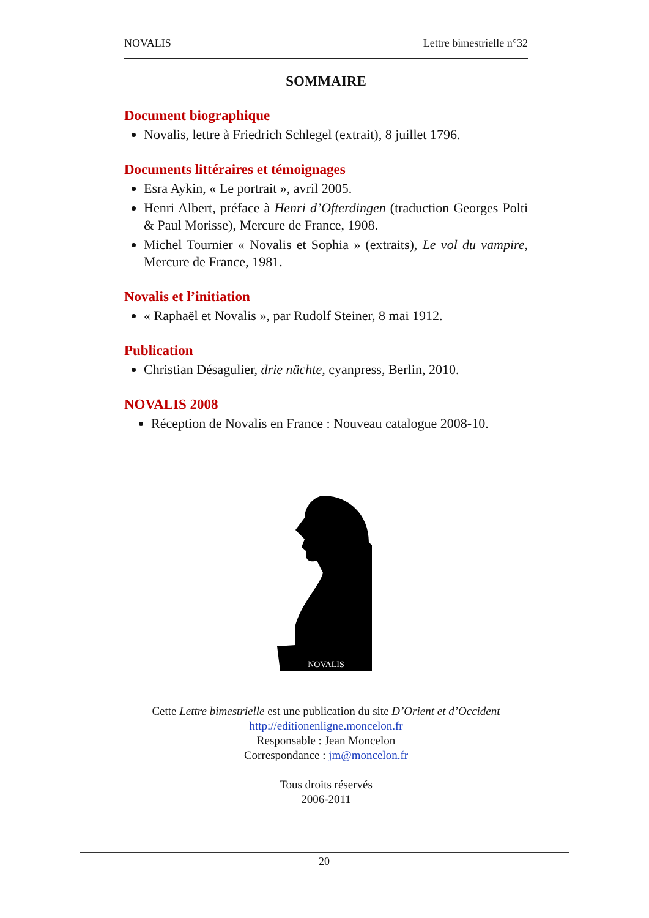NOVALIS Lettre bimestrielle n°32
SOMMAIRE
Document biographique
Novalis, lettre à Friedrich Schlegel (extrait), 8 juillet 1796.
Documents littéraires et témoignages
Esra Aykin, « Le portrait », avril 2005.
Henri Albert, préface à Henri d’Ofterdingen (traduction Georges Polti & Paul Morisse), Mercure de France, 1908.
Michel Tournier « Novalis et Sophia » (extraits), Le vol du vampire, Mercure de France, 1981.
Novalis et l’initiation
« Raphaël et Novalis », par Rudolf Steiner, 8 mai 1912.
Publication
Christian Désagulier, drie nächte, cyanpress, Berlin, 2010.
NOVALIS 2008
Réception de Novalis en France : Nouveau catalogue 2008-10.
NOVALIS
Cette Lettre bimestrielle est une publication du site D’Orient et d’Occident
http://editionenligne.moncelon.fr
Responsable : Jean Moncelon
Correspondance : jm@moncelon.fr
Tous droits réservés
2006-2011
20